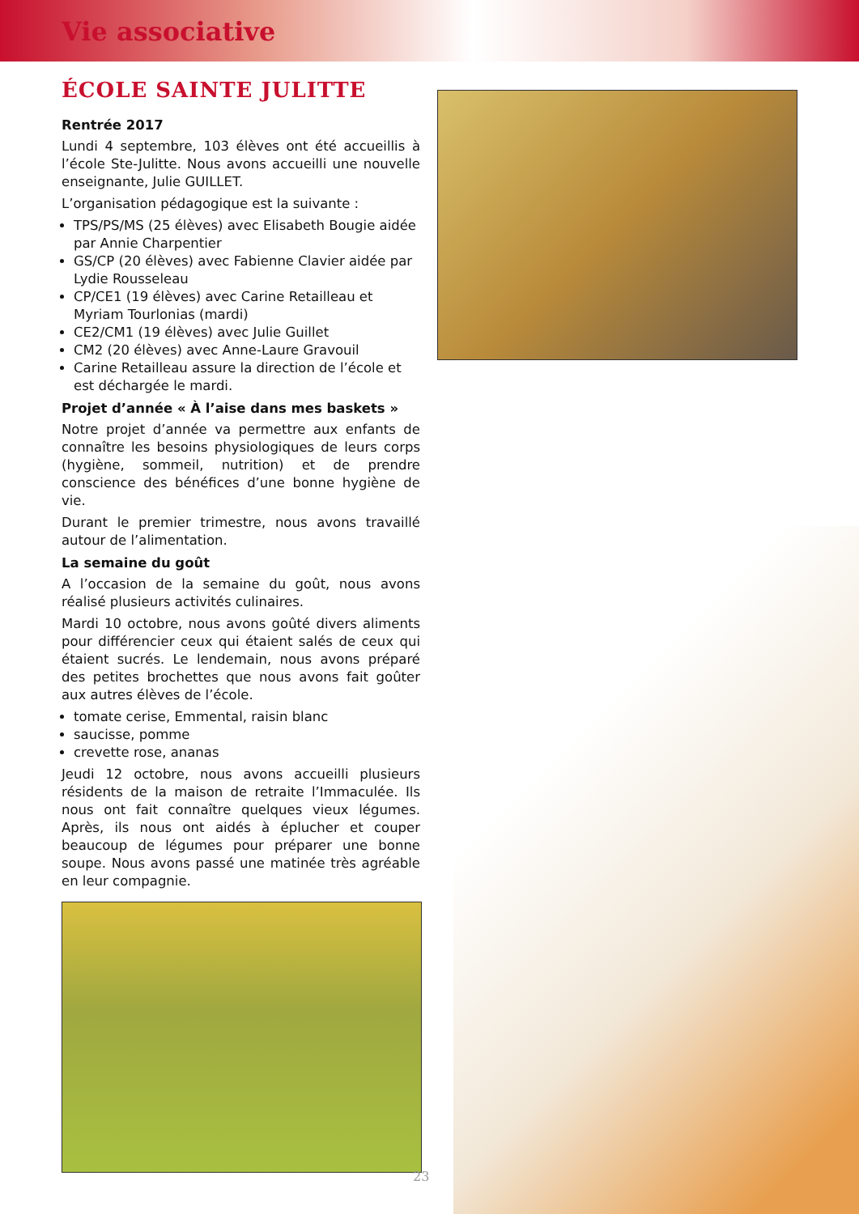Vie associative
ÉCOLE SAINTE JULITTE
Rentrée 2017
Lundi 4 septembre, 103 élèves ont été accueillis à l’école Ste-Julitte. Nous avons accueilli une nouvelle enseignante, Julie GUILLET.
L’organisation pédagogique est la suivante :
TPS/PS/MS (25 élèves) avec Elisabeth Bougie aidée par Annie Charpentier
GS/CP (20 élèves) avec Fabienne Clavier aidée par Lydie Rousseleau
CP/CE1 (19 élèves) avec Carine Retailleau et Myriam Tourlonias (mardi)
CE2/CM1 (19 élèves) avec Julie Guillet
CM2 (20 élèves) avec Anne-Laure Gravouil
Carine Retailleau assure la direction de l’école et est déchargée le mardi.
Projet d’année « À l’aise dans mes baskets »
Notre projet d’année va permettre aux enfants de connaître les besoins physiologiques de leurs corps (hygiène, sommeil, nutrition) et de prendre conscience des bénéfices d’une bonne hygiène de vie.
Durant le premier trimestre, nous avons travaillé autour de l’alimentation.
La semaine du goût
A l’occasion de la semaine du goût, nous avons réalisé plusieurs activités culinaires.
Mardi 10 octobre, nous avons goûté divers aliments pour différencier ceux qui étaient salés de ceux qui étaient sucrés. Le lendemain, nous avons préparé des petites brochettes que nous avons fait goûter aux autres élèves de l’école.
tomate cerise, Emmental, raisin blanc
saucisse, pomme
crevette rose, ananas
Jeudi 12 octobre, nous avons accueilli plusieurs résidents de la maison de retraite l’Immaculée. Ils nous ont fait connaître quelques vieux légumes. Après, ils nous ont aidés à éplucher et couper beaucoup de légumes pour préparer une bonne soupe. Nous avons passé une matinée très agréable en leur compagnie.
23